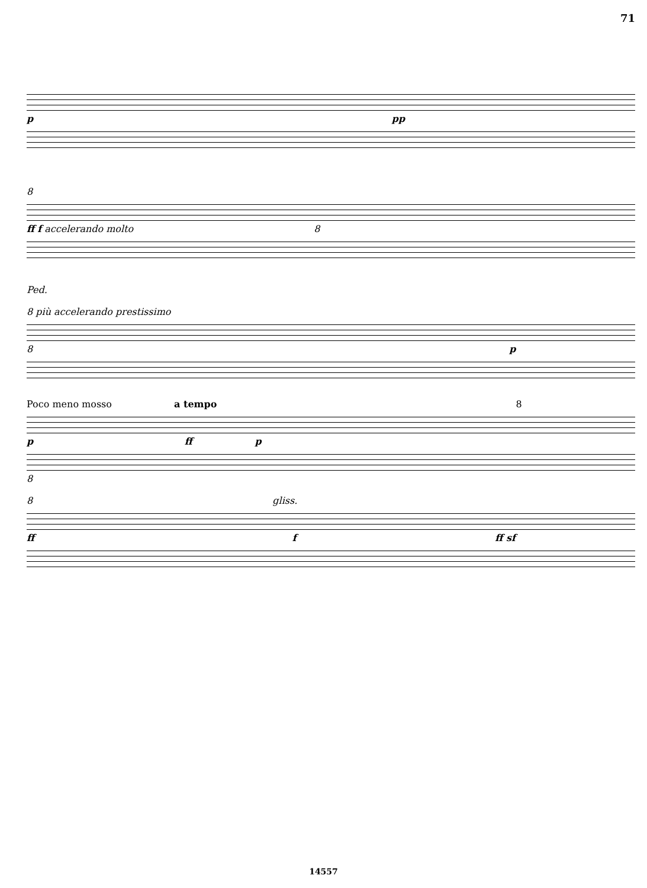71
p pp
8
ff f accelerando molto 8
Ped.
8 più accelerando prestissimo
8 p
Poco meno mosso a tempo 8
p ff p
8
8 gliss.
ff f ff sf
14557